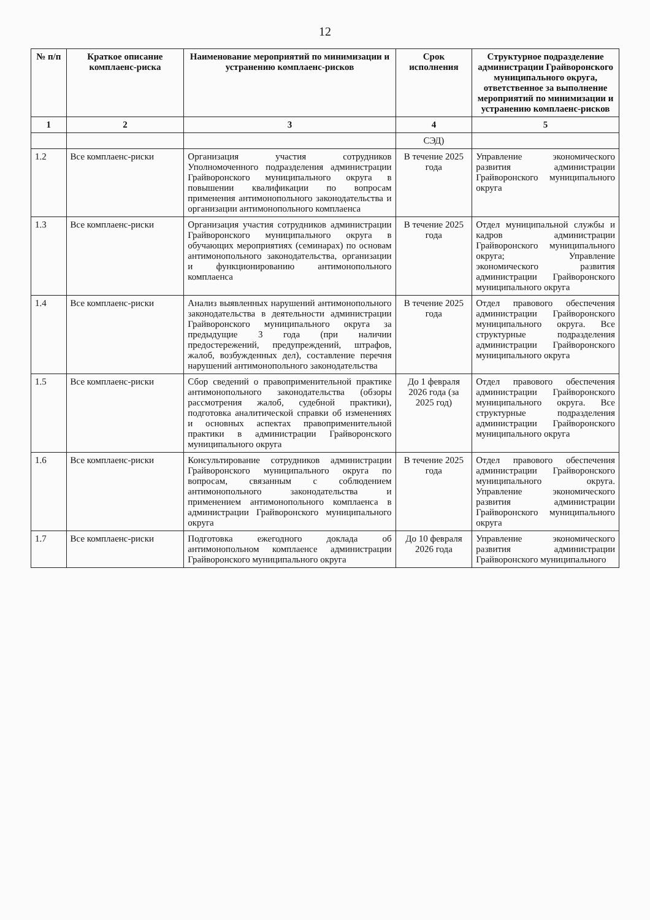12
| № п/п | Краткое описание комплаенс-риска | Наименование мероприятий по минимизации и устранению комплаенс-рисков | Срок исполнения | Структурное подразделение администрации Грайворонского муниципального округа, ответственное за выполнение мероприятий по минимизации и устранению комплаенс-рисков |
| --- | --- | --- | --- | --- |
| 1 | 2 | 3 | 4 | 5 |
| | | | СЭД) | |
| 1.2 | Все комплаенс-риски | Организация участия сотрудников Уполномоченного подразделения администрации Грайворонского муниципального округа в повышении квалификации по вопросам применения антимонопольного законодательства и организации антимонопольного комплаенса | В течение 2025 года | Управление экономического развития администрации Грайворонского муниципального округа |
| 1.3 | Все комплаенс-риски | Организация участия сотрудников администрации Грайворонского муниципального округа в обучающих мероприятиях (семинарах) по основам антимонопольного законодательства, организации и функционированию антимонопольного комплаенса | В течение 2025 года | Отдел муниципальной службы и кадров администрации Грайворонского муниципального округа; Управление экономического развития администрации Грайворонского муниципального округа |
| 1.4 | Все комплаенс-риски | Анализ выявленных нарушений антимонопольного законодательства в деятельности администрации Грайворонского муниципального округа за предыдущие 3 года (при наличии предостережений, предупреждений, штрафов, жалоб, возбужденных дел), составление перечня нарушений антимонопольного законодательства | В течение 2025 года | Отдел правового обеспечения администрации Грайворонского муниципального округа. Все структурные подразделения администрации Грайворонского муниципального округа |
| 1.5 | Все комплаенс-риски | Сбор сведений о правоприменительной практике антимонопольного законодательства (обзоры рассмотрения жалоб, судебной практики), подготовка аналитической справки об изменениях и основных аспектах правоприменительной практики в администрации Грайворонского муниципального округа | До 1 февраля 2026 года (за 2025 год) | Отдел правового обеспечения администрации Грайворонского муниципального округа. Все структурные подразделения администрации Грайворонского муниципального округа |
| 1.6 | Все комплаенс-риски | Консультирование сотрудников администрации Грайворонского муниципального округа по вопросам, связанным с соблюдением антимонопольного законодательства и применением антимонопольного комплаенса в администрации Грайворонского муниципального округа | В течение 2025 года | Отдел правового обеспечения администрации Грайворонского муниципального округа. Управление экономического развития администрации Грайворонского муниципального округа |
| 1.7 | Все комплаенс-риски | Подготовка ежегодного доклада об антимонопольном комплаенсе администрации Грайворонского муниципального округа | До 10 февраля 2026 года | Управление экономического развития администрации Грайворонского муниципального |